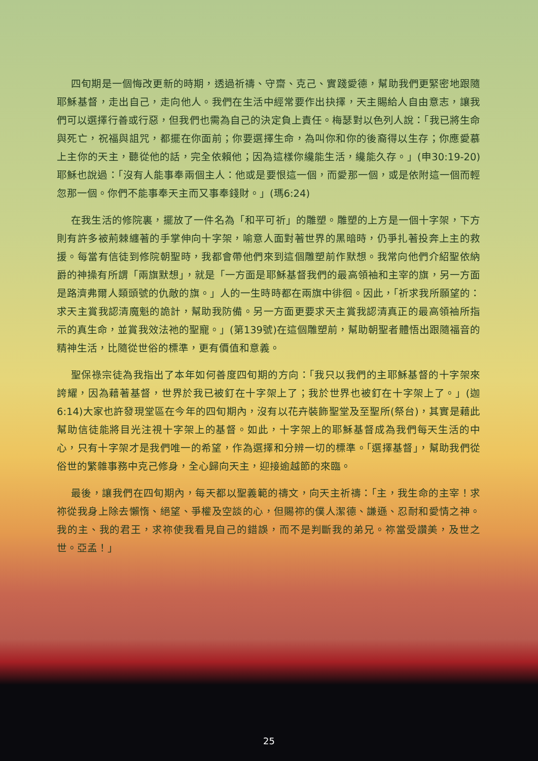四旬期是一個悔改更新的時期，透過祈禱、守齋、克己、實踐愛德，幫助我們更緊密地跟隨耶穌基督，走出自己，走向他人。我們在生活中經常要作出抉擇，天主賜給人自由意志，讓我們可以選擇行善或行惡，但我們也需為自己的決定負上責任。梅瑟對以色列人說：「我已將生命與死亡，祝福與詛咒，都擺在你面前；你要選擇生命，為叫你和你的後裔得以生存；你應愛慕上主你的天主，聽從他的話，完全依賴他；因為這樣你纔能生活，纔能久存。」(申30:19-20)耶穌也說過：「沒有人能事奉兩個主人：他或是要恨這一個，而愛那一個，或是依附這一個而輕忽那一個。你們不能事奉天主而又事奉錢財。」(瑪6:24)
在我生活的修院裏，擺放了一件名為「和平可祈」的雕塑。雕塑的上方是一個十字架，下方則有許多被荊棘纏著的手掌伸向十字架，喻意人面對著世界的黑暗時，仍爭扎著投奔上主的救援。每當有信徒到修院朝聖時，我都會帶他們來到這個雕塑前作默想。我常向他們介紹聖依納爵的神操有所謂「兩旗默想」，就是「一方面是耶穌基督我們的最高領袖和主宰的旗，另一方面是路濟弗爾人類頭號的仇敵的旗。」人的一生時時都在兩旗中徘徊。因此，「祈求我所願望的：求天主賞我認清魔魁的詭計，幫助我防備。另一方面更要求天主賞我認清真正的最高領袖所指示的真生命，並賞我效法祂的聖寵。」(第139號)在這個雕塑前，幫助朝聖者體悟出跟隨福音的精神生活，比隨從世俗的標準，更有價值和意義。
聖保祿宗徒為我指出了本年如何善度四旬期的方向：「我只以我們的主耶穌基督的十字架來誇耀，因為藉著基督，世界於我已被釘在十字架上了；我於世界也被釘在十字架上了。」(迦6:14)大家也許發現堂區在今年的四旬期內，沒有以花卉裝飾聖堂及至聖所(祭台)，其實是藉此幫助信徒能將目光注視十字架上的基督。如此，十字架上的耶穌基督成為我們每天生活的中心，只有十字架才是我們唯一的希望，作為選擇和分辨一切的標準。「選擇基督」，幫助我們從俗世的繁雜事務中克己修身，全心歸向天主，迎接逾越節的來臨。
最後，讓我們在四旬期內，每天都以聖義範的禱文，向天主祈禱：「主，我生命的主宰！求祢從我身上除去懶惰、絕望、爭權及空談的心，但賜祢的僕人潔德、謙遜、忍耐和愛情之神。我的主、我的君王，求祢使我看見自己的錯誤，而不是判斷我的弟兄。祢當受讚美，及世之世。亞孟！」
25